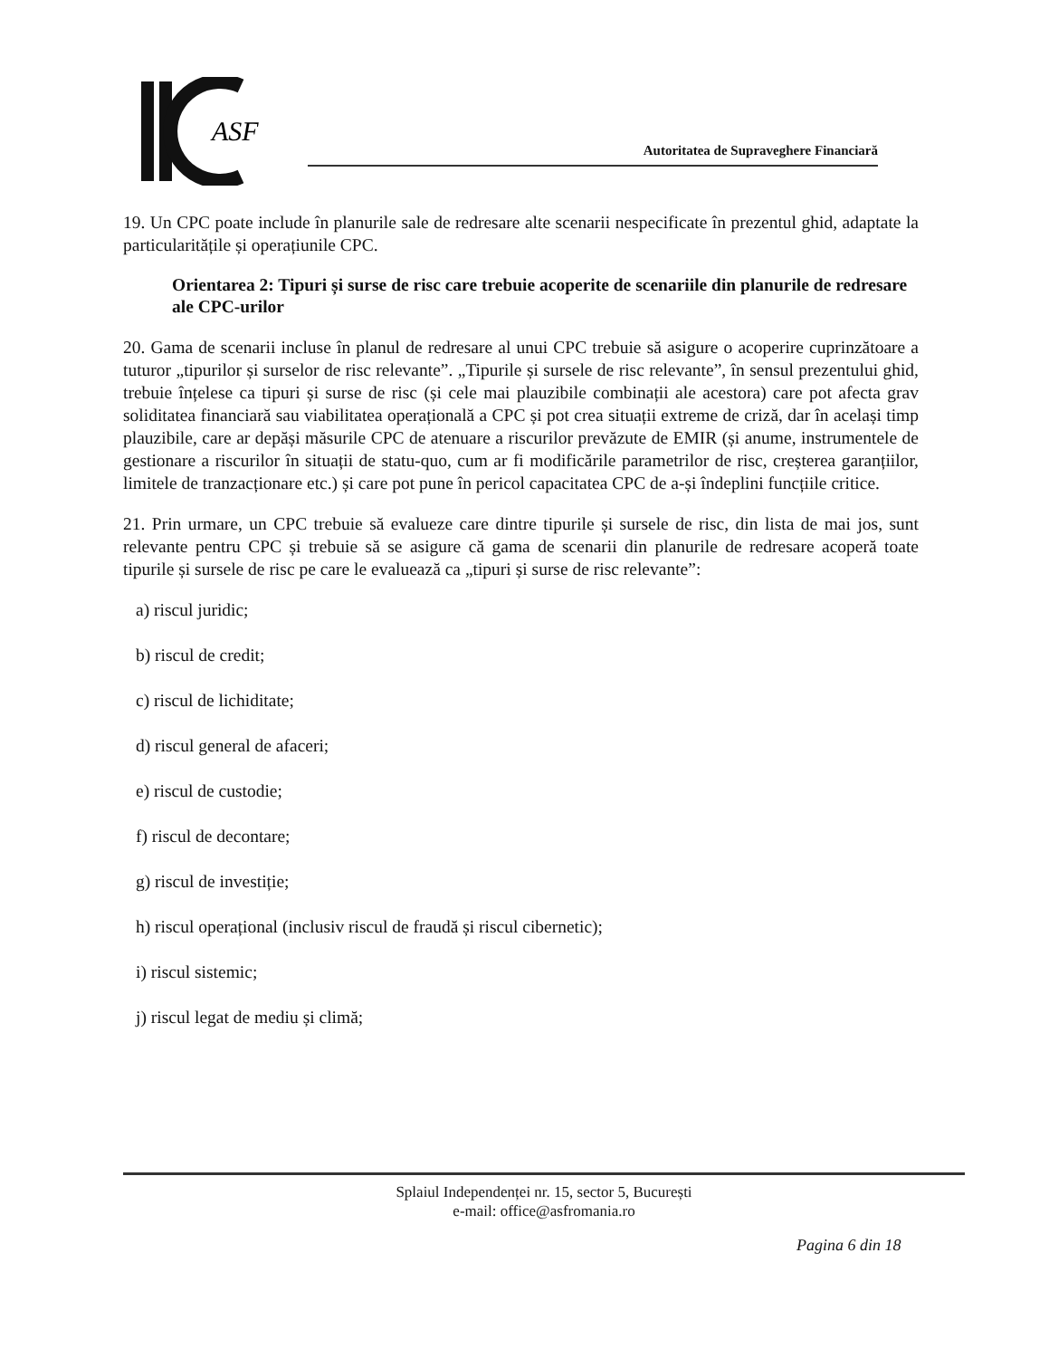ASF
Autoritatea de Supraveghere Financiară
19. Un CPC poate include în planurile sale de redresare alte scenarii nespecificate în prezentul ghid, adaptate la particularitățile și operațiunile CPC.
Orientarea 2: Tipuri și surse de risc care trebuie acoperite de scenariile din planurile de redresare ale CPC-urilor
20. Gama de scenarii incluse în planul de redresare al unui CPC trebuie să asigure o acoperire cuprinzătoare a tuturor „tipurilor și surselor de risc relevante”. „Tipurile și sursele de risc relevante”, în sensul prezentului ghid, trebuie înțelese ca tipuri și surse de risc (și cele mai plauzibile combinații ale acestora) care pot afecta grav soliditatea financiară sau viabilitatea operațională a CPC și pot crea situații extreme de criză, dar în același timp plauzibile, care ar depăși măsurile CPC de atenuare a riscurilor prevăzute de EMIR (și anume, instrumentele de gestionare a riscurilor în situații de statu-quo, cum ar fi modificările parametrilor de risc, creșterea garanțiilor, limitele de tranzacționare etc.) și care pot pune în pericol capacitatea CPC de a-și îndeplini funcțiile critice.
21. Prin urmare, un CPC trebuie să evalueze care dintre tipurile și sursele de risc, din lista de mai jos, sunt relevante pentru CPC și trebuie să se asigure că gama de scenarii din planurile de redresare acoperă toate tipurile și sursele de risc pe care le evaluează ca „tipuri și surse de risc relevante”:
a) riscul juridic;
b) riscul de credit;
c) riscul de lichiditate;
d) riscul general de afaceri;
e) riscul de custodie;
f) riscul de decontare;
g) riscul de investiție;
h) riscul operațional (inclusiv riscul de fraudă și riscul cibernetic);
i) riscul sistemic;
j) riscul legat de mediu și climă;
Splaiul Independenței nr. 15, sector 5, București
e-mail: office@asfromania.ro
Pagina 6 din 18